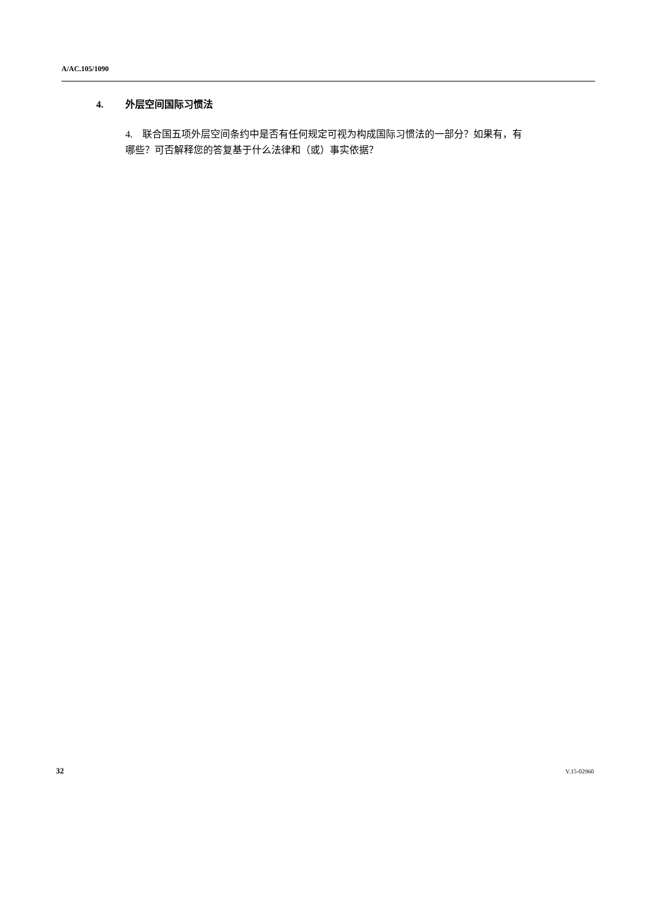A/AC.105/1090
4. 外层空间国际习惯法
4. 联合国五项外层空间条约中是否有任何规定可视为构成国际习惯法的一部分？如果有，有哪些？可否解释您的答复基于什么法律和（或）事实依据？
32 V.15-02960